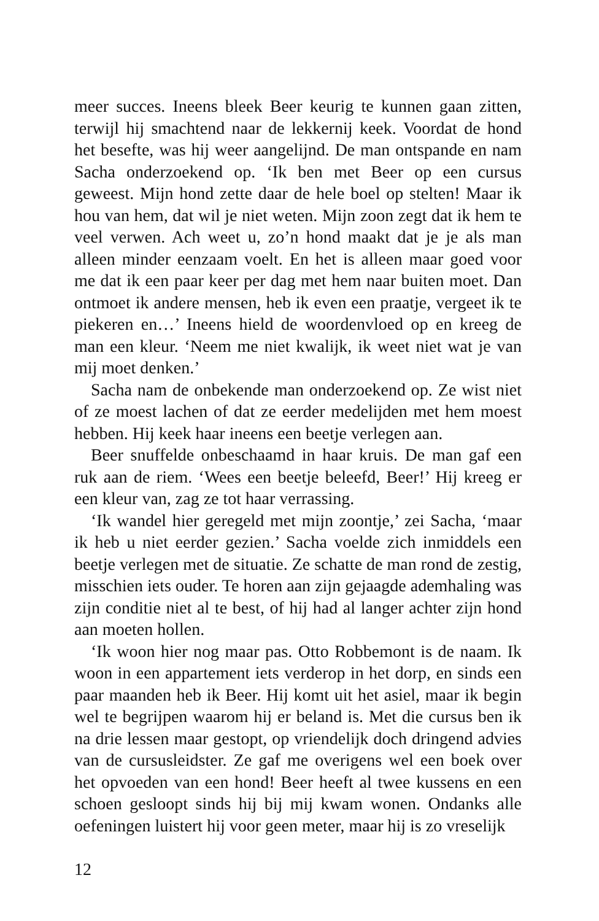meer succes. Ineens bleek Beer keurig te kunnen gaan zitten, terwijl hij smachtend naar de lekkernij keek. Voordat de hond het besefte, was hij weer aangelijnd. De man ontspande en nam Sacha onderzoekend op. ‘Ik ben met Beer op een cursus geweest. Mijn hond zette daar de hele boel op stelten! Maar ik hou van hem, dat wil je niet weten. Mijn zoon zegt dat ik hem te veel verwen. Ach weet u, zo’n hond maakt dat je je als man alleen minder eenzaam voelt. En het is alleen maar goed voor me dat ik een paar keer per dag met hem naar buiten moet. Dan ontmoet ik andere mensen, heb ik even een praatje, vergeet ik te piekeren en…’ Ineens hield de woordenvloed op en kreeg de man een kleur. ‘Neem me niet kwalijk, ik weet niet wat je van mij moet denken.’
Sacha nam de onbekende man onderzoekend op. Ze wist niet of ze moest lachen of dat ze eerder medelijden met hem moest hebben. Hij keek haar ineens een beetje verlegen aan.
Beer snuffelde onbeschaamd in haar kruis. De man gaf een ruk aan de riem. ‘Wees een beetje beleefd, Beer!’ Hij kreeg er een kleur van, zag ze tot haar verrassing.
‘Ik wandel hier geregeld met mijn zoontje,’ zei Sacha, ‘maar ik heb u niet eerder gezien.’ Sacha voelde zich inmiddels een beetje verlegen met de situatie. Ze schatte de man rond de zestig, misschien iets ouder. Te horen aan zijn gejaagde ademhaling was zijn conditie niet al te best, of hij had al langer achter zijn hond aan moeten hollen.
‘Ik woon hier nog maar pas. Otto Robbemont is de naam. Ik woon in een appartement iets verderop in het dorp, en sinds een paar maanden heb ik Beer. Hij komt uit het asiel, maar ik begin wel te begrijpen waarom hij er beland is. Met die cursus ben ik na drie lessen maar gestopt, op vriendelijk doch dringend advies van de cursusleidster. Ze gaf me overigens wel een boek over het opvoeden van een hond! Beer heeft al twee kussens en een schoen gesloopt sinds hij bij mij kwam wonen. Ondanks alle oefeningen luistert hij voor geen meter, maar hij is zo vreselijk
12